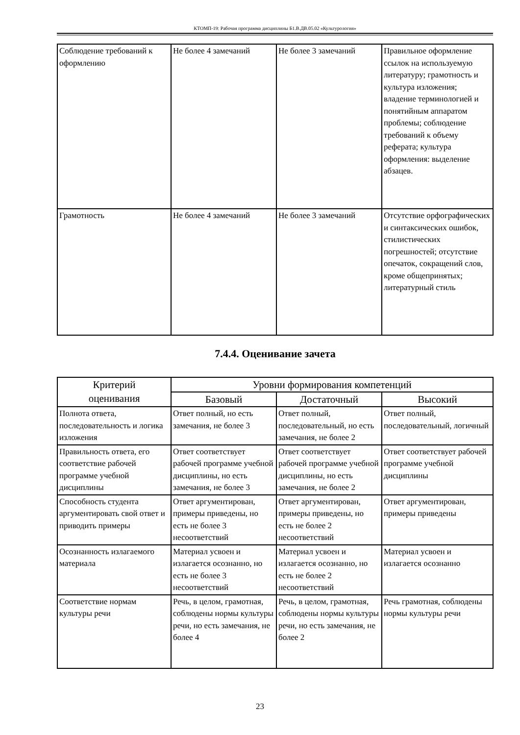КТОМП-19: Рабочая программа дисциплины Б1.В.ДВ.05.02 «Культурология»
| Соблюдение требований к оформлению | Не более 4 замечаний | Не более 3 замечаний | Правильное оформление ссылок на используемую литературу; грамотность и культура изложения; владение терминологией и понятийным аппаратом проблемы; соблюдение требований к объему реферата; культура оформления: выделение абзацев. |
| Грамотность | Не более 4 замечаний | Не более 3 замечаний | Отсутствие орфографических и синтаксических ошибок, стилистических погрешностей; отсутствие опечаток, сокращений слов, кроме общепринятых; литературный стиль |
7.4.4. Оценивание зачета
| Критерий оценивания | Уровни формирования компетенций | | |
| --- | --- | --- | --- |
| | Базовый | Достаточный | Высокий |
| Полнота ответа, последовательность и логика изложения | Ответ полный, но есть замечания, не более 3 | Ответ полный, последовательный, но есть замечания, не более 2 | Ответ полный, последовательный, логичный |
| Правильность ответа, его соответствие рабочей программе учебной дисциплины | Ответ соответствует рабочей программе учебной дисциплины, но есть замечания, не более 3 | Ответ соответствует рабочей программе учебной дисциплины, но есть замечания, не более 2 | Ответ соответствует рабочей программе учебной дисциплины |
| Способность студента аргументировать свой ответ и приводить примеры | Ответ аргументирован, примеры приведены, но есть не более 3 несоответствий | Ответ аргументирован, примеры приведены, но есть не более 2 несоответствий | Ответ аргументирован, примеры приведены |
| Осознанность излагаемого материала | Материал усвоен и излагается осознанно, но есть не более 3 несоответствий | Материал усвоен и излагается осознанно, но есть не более 2 несоответствий | Материал усвоен и излагается осознанно |
| Соответствие нормам культуры речи | Речь, в целом, грамотная, соблюдены нормы культуры речи, но есть замечания, не более 4 | Речь, в целом, грамотная, соблюдены нормы культуры речи, но есть замечания, не более 2 | Речь грамотная, соблюдены нормы культуры речи |
23